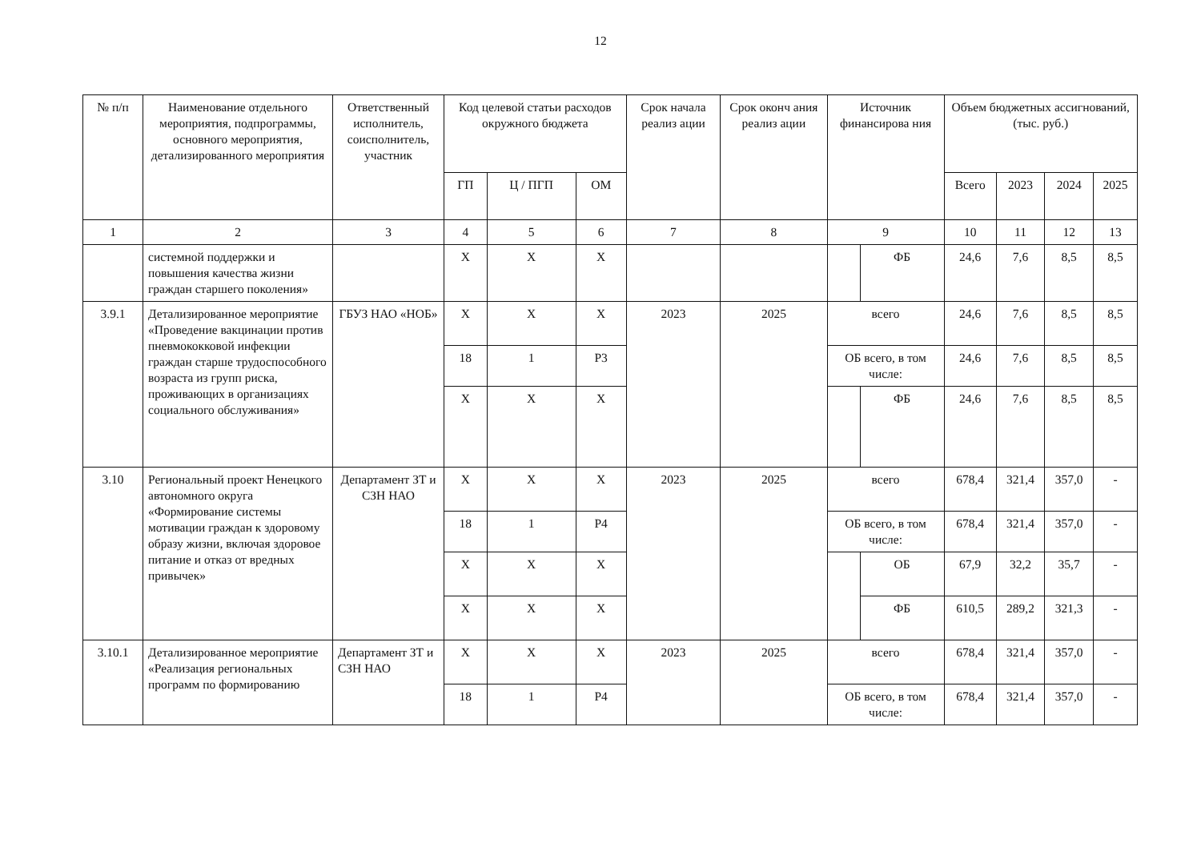12
| № п/п | Наименование отдельного мероприятия, подпрограммы, основного мероприятия, детализированного мероприятия | Ответственный исполнитель, соисполнитель, участник | Код целевой статьи расходов окружного бюджета | | | Срок начала реализ ации | Срок оконч ания реализ ации | Источник финансирова ния | | Объем бюджетных ассигнований, (тыс. руб.) | | | |
| --- | --- | --- | --- | --- | --- | --- | --- | --- | --- | --- | --- | --- | --- |
| | | | ГП | Ц / ПГП | ОМ | | | | | Всего | 2023 | 2024 | 2025 |
| 1 | 2 | 3 | 4 | 5 | 6 | 7 | 8 | 9 | | 10 | 11 | 12 | 13 |
| | системной поддержки и повышения качества жизни граждан старшего поколения» | | Х | Х | Х | | | | ФБ | 24,6 | 7,6 | 8,5 | 8,5 |
| 3.9.1 | Детализированное мероприятие «Проведение вакцинации против пневмококковой инфекции граждан старше трудоспособного возраста из групп риска, проживающих в организациях социального обслуживания» | ГБУЗ НАО «НОБ» | Х | Х | Х | 2023 | 2025 | всего | | 24,6 | 7,6 | 8,5 | 8,5 |
| | | | 18 | 1 | Р3 | | | ОБ всего, в том числе: | | 24,6 | 7,6 | 8,5 | 8,5 |
| | | | Х | Х | Х | | | | ФБ | 24,6 | 7,6 | 8,5 | 8,5 |
| 3.10 | Региональный проект Ненецкого автономного округа «Формирование системы мотивации граждан к здоровому образу жизни, включая здоровое питание и отказ от вредных привычек» | Департамент ЗТ и СЗН НАО | Х | Х | Х | 2023 | 2025 | всего | | 678,4 | 321,4 | 357,0 | - |
| | | | 18 | 1 | Р4 | | | ОБ всего, в том числе: | | 678,4 | 321,4 | 357,0 | - |
| | | | Х | Х | Х | | | | ОБ | 67,9 | 32,2 | 35,7 | - |
| | | | Х | Х | Х | | | | ФБ | 610,5 | 289,2 | 321,3 | - |
| 3.10.1 | Детализированное мероприятие «Реализация региональных программ по формированию | Департамент ЗТ и СЗН НАО | Х | Х | Х | 2023 | 2025 | всего | | 678,4 | 321,4 | 357,0 | - |
| | | | 18 | 1 | Р4 | | | ОБ всего, в том числе: | | 678,4 | 321,4 | 357,0 | - |